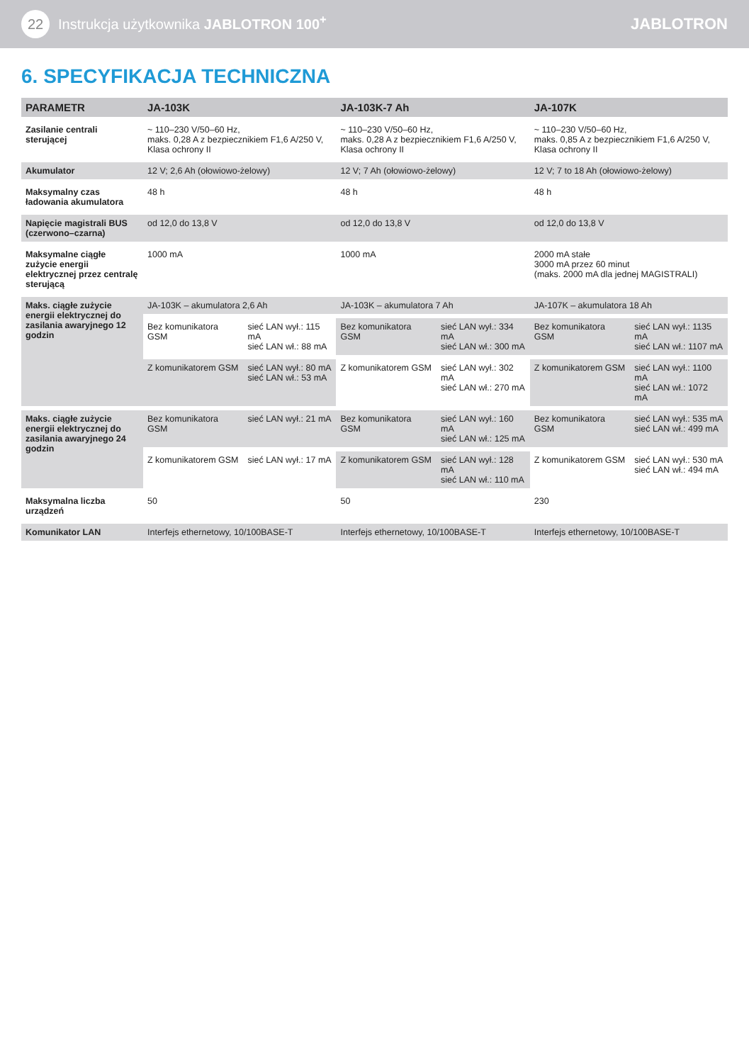22 Instrukcja użytkownika JABLOTRON 100<sup>+</sup>
JABLOTRON
6. SPECYFIKACJA TECHNICZNA
| PARAMETR | JA-103K | | JA-103K-7 Ah | | JA-107K | |
| --- | --- | --- | --- | --- | --- | --- |
| Zasilanie centrali sterującej | ~ 110–230 V/50–60 Hz, maks. 0,28 A z bezpiecznikiem F1,6 A/250 V, Klasa ochrony II | | ~ 110–230 V/50–60 Hz, maks. 0,28 A z bezpiecznikiem F1,6 A/250 V, Klasa ochrony II | | ~ 110–230 V/50–60 Hz, maks. 0,85 A z bezpiecznikiem F1,6 A/250 V, Klasa ochrony II | |
| Akumulator | 12 V; 2,6 Ah (ołowiowo-żelowy) | | 12 V; 7 Ah (ołowiowo-żelowy) | | 12 V; 7 to 18 Ah (ołowiowo-żelowy) | |
| Maksymalny czas ładowania akumulatora | 48 h | | 48 h | | 48 h | |
| Napięcie magistrali BUS (czerwono–czarna) | od 12,0 do 13,8 V | | od 12,0 do 13,8 V | | od 12,0 do 13,8 V | |
| Maksymalne ciągłe zużycie energii elektrycznej przez centralę sterującą | 1000 mA | | 1000 mA | | 2000 mA stałe 3000 mA przez 60 minut (maks. 2000 mA dla jednej MAGISTRALI) | |
| Maks. ciągłe zużycie energii elektrycznej do zasilania awaryjnego 12 godzin | JA-103K – akumulatora 2,6 Ah | | JA-103K – akumulatora 7 Ah | | JA-107K – akumulatora 18 Ah | |
| | Bez komunikatora GSM | sieć LAN wył.: 115 mA sieć LAN wł.: 88 mA | Bez komunikatora GSM | sieć LAN wył.: 334 mA sieć LAN wł.: 300 mA | Bez komunikatora GSM | sieć LAN wył.: 1135 mA sieć LAN wł.: 1107 mA |
| | Z komunikatorem GSM | sieć LAN wył.: 80 mA sieć LAN wł.: 53 mA | Z komunikatorem GSM | sieć LAN wył.: 302 mA sieć LAN wł.: 270 mA | Z komunikatorem GSM | sieć LAN wył.: 1100 mA sieć LAN wł.: 1072 mA |
| Maks. ciągłe zużycie energii elektrycznej do zasilania awaryjnego 24 godzin | Bez komunikatora GSM | sieć LAN wył.: 21 mA | Bez komunikatora GSM | sieć LAN wył.: 160 mA sieć LAN wł.: 125 mA | Bez komunikatora GSM | sieć LAN wył.: 535 mA sieć LAN wł.: 499 mA |
| | Z komunikatorem GSM | sieć LAN wył.: 17 mA | Z komunikatorem GSM | sieć LAN wył.: 128 mA sieć LAN wł.: 110 mA | Z komunikatorem GSM | sieć LAN wył.: 530 mA sieć LAN wł.: 494 mA |
| Maksymalna liczba urządzeń | 50 | | 50 | | 230 | |
| Komunikator LAN | Interfejs ethernetowy, 10/100BASE-T | | Interfejs ethernetowy, 10/100BASE-T | | Interfejs ethernetowy, 10/100BASE-T | |